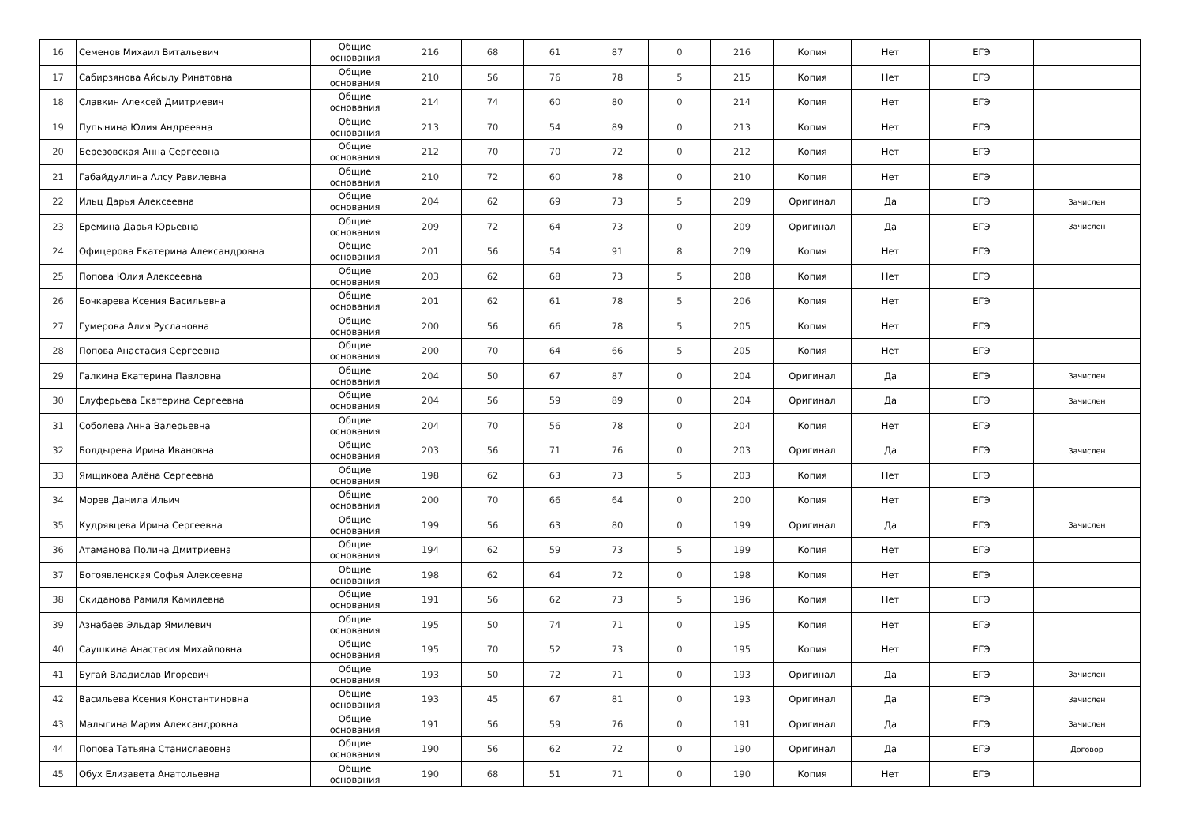| 16 | Семенов Михаил Витальевич | Общие основания | 216 | 68 | 61 | 87 | 0 | 216 | Копия | Нет | ЕГЭ | |
| 17 | Сабирзянова Айсылу Ринатовна | Общие основания | 210 | 56 | 76 | 78 | 5 | 215 | Копия | Нет | ЕГЭ | |
| 18 | Славкин Алексей Дмитриевич | Общие основания | 214 | 74 | 60 | 80 | 0 | 214 | Копия | Нет | ЕГЭ | |
| 19 | Пупынина Юлия Андреевна | Общие основания | 213 | 70 | 54 | 89 | 0 | 213 | Копия | Нет | ЕГЭ | |
| 20 | Березовская Анна Сергеевна | Общие основания | 212 | 70 | 70 | 72 | 0 | 212 | Копия | Нет | ЕГЭ | |
| 21 | Габайдуллина Алсу Равилевна | Общие основания | 210 | 72 | 60 | 78 | 0 | 210 | Копия | Нет | ЕГЭ | |
| 22 | Ильц Дарья Алексеевна | Общие основания | 204 | 62 | 69 | 73 | 5 | 209 | Оригинал | Да | ЕГЭ | Зачислен |
| 23 | Еремина Дарья Юрьевна | Общие основания | 209 | 72 | 64 | 73 | 0 | 209 | Оригинал | Да | ЕГЭ | Зачислен |
| 24 | Офицерова Екатерина Александровна | Общие основания | 201 | 56 | 54 | 91 | 8 | 209 | Копия | Нет | ЕГЭ | |
| 25 | Попова Юлия Алексеевна | Общие основания | 203 | 62 | 68 | 73 | 5 | 208 | Копия | Нет | ЕГЭ | |
| 26 | Бочкарева Ксения Васильевна | Общие основания | 201 | 62 | 61 | 78 | 5 | 206 | Копия | Нет | ЕГЭ | |
| 27 | Гумерова Алия Руслановна | Общие основания | 200 | 56 | 66 | 78 | 5 | 205 | Копия | Нет | ЕГЭ | |
| 28 | Попова Анастасия Сергеевна | Общие основания | 200 | 70 | 64 | 66 | 5 | 205 | Копия | Нет | ЕГЭ | |
| 29 | Галкина Екатерина Павловна | Общие основания | 204 | 50 | 67 | 87 | 0 | 204 | Оригинал | Да | ЕГЭ | Зачислен |
| 30 | Елуферьева Екатерина Сергеевна | Общие основания | 204 | 56 | 59 | 89 | 0 | 204 | Оригинал | Да | ЕГЭ | Зачислен |
| 31 | Соболева Анна Валерьевна | Общие основания | 204 | 70 | 56 | 78 | 0 | 204 | Копия | Нет | ЕГЭ | |
| 32 | Болдырева Ирина Ивановна | Общие основания | 203 | 56 | 71 | 76 | 0 | 203 | Оригинал | Да | ЕГЭ | Зачислен |
| 33 | Ямщикова Алёна Сергеевна | Общие основания | 198 | 62 | 63 | 73 | 5 | 203 | Копия | Нет | ЕГЭ | |
| 34 | Морев Данила Ильич | Общие основания | 200 | 70 | 66 | 64 | 0 | 200 | Копия | Нет | ЕГЭ | |
| 35 | Кудрявцева Ирина Сергеевна | Общие основания | 199 | 56 | 63 | 80 | 0 | 199 | Оригинал | Да | ЕГЭ | Зачислен |
| 36 | Атаманова Полина Дмитриевна | Общие основания | 194 | 62 | 59 | 73 | 5 | 199 | Копия | Нет | ЕГЭ | |
| 37 | Богоявленская Софья Алексеевна | Общие основания | 198 | 62 | 64 | 72 | 0 | 198 | Копия | Нет | ЕГЭ | |
| 38 | Скиданова Рамиля Камилевна | Общие основания | 191 | 56 | 62 | 73 | 5 | 196 | Копия | Нет | ЕГЭ | |
| 39 | Азнабаев Эльдар Ямилевич | Общие основания | 195 | 50 | 74 | 71 | 0 | 195 | Копия | Нет | ЕГЭ | |
| 40 | Саушкина Анастасия Михайловна | Общие основания | 195 | 70 | 52 | 73 | 0 | 195 | Копия | Нет | ЕГЭ | |
| 41 | Бугай Владислав Игоревич | Общие основания | 193 | 50 | 72 | 71 | 0 | 193 | Оригинал | Да | ЕГЭ | Зачислен |
| 42 | Васильева Ксения Константиновна | Общие основания | 193 | 45 | 67 | 81 | 0 | 193 | Оригинал | Да | ЕГЭ | Зачислен |
| 43 | Малыгина Мария Александровна | Общие основания | 191 | 56 | 59 | 76 | 0 | 191 | Оригинал | Да | ЕГЭ | Зачислен |
| 44 | Попова Татьяна Станиславовна | Общие основания | 190 | 56 | 62 | 72 | 0 | 190 | Оригинал | Да | ЕГЭ | Договор |
| 45 | Обух Елизавета Анатольевна | Общие основания | 190 | 68 | 51 | 71 | 0 | 190 | Копия | Нет | ЕГЭ | |